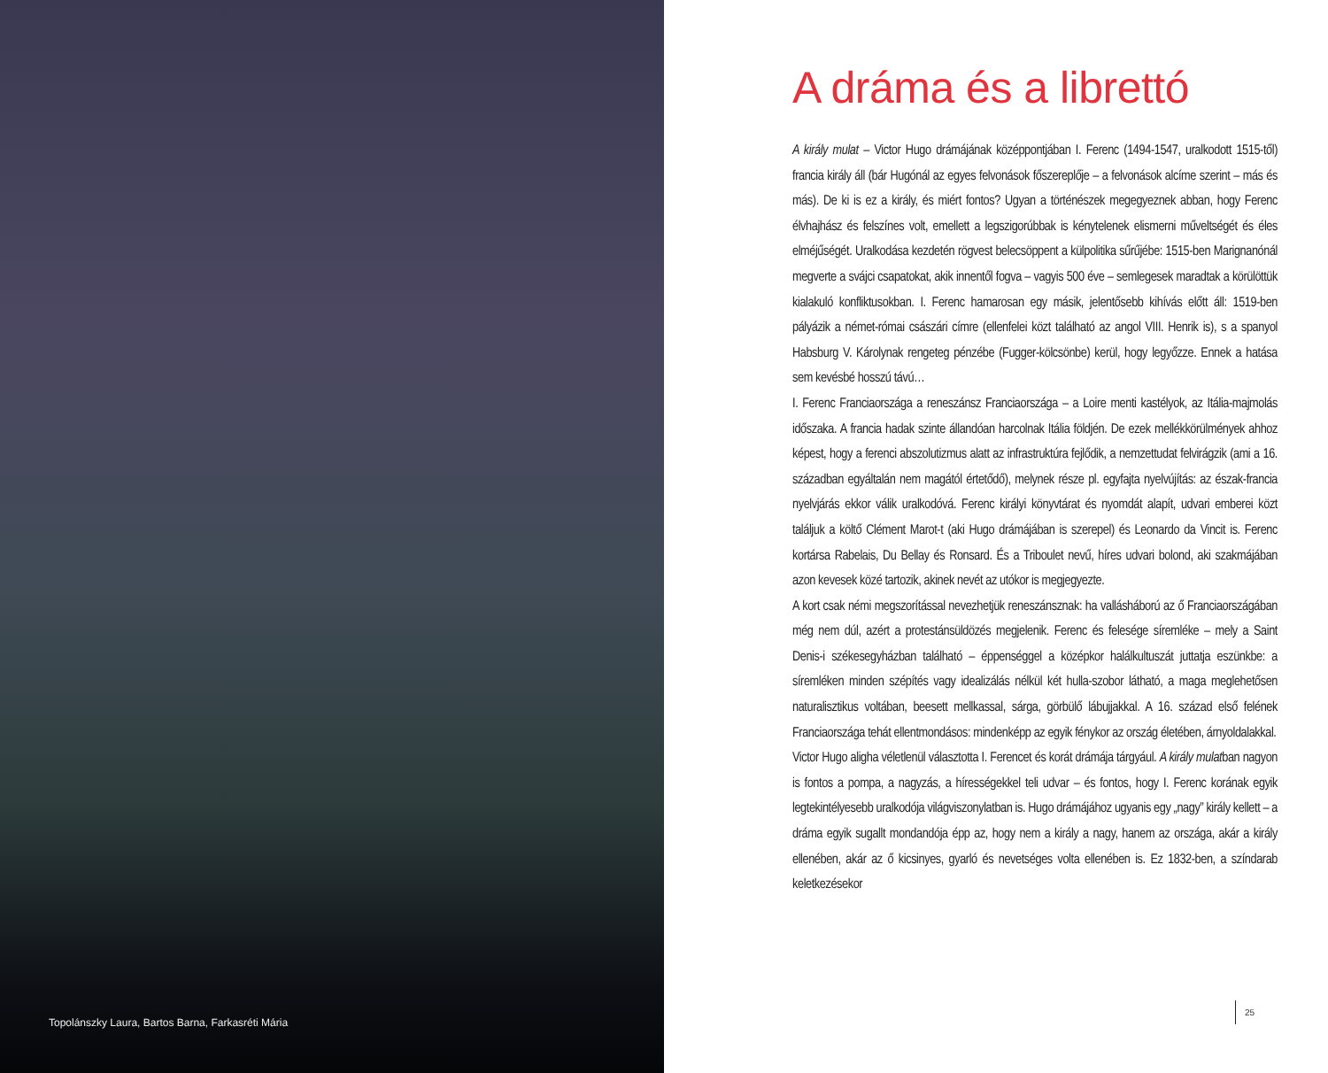Topolánszky Laura, Bartos Barna, Farkasréti Mária
A dráma és a librettó
A király mulat – Victor Hugo drámájának középpontjában I. Ferenc (1494-1547, uralkodott 1515-től) francia király áll (bár Hugónál az egyes felvonások főszereplője – a felvonások alcíme szerint – más és más). De ki is ez a király, és miért fontos? Ugyan a történészek megegyeznek abban, hogy Ferenc élvhajhász és felszínes volt, emellett a legszigorúbbak is kénytelenek elismerni műveltségét és éles elméjűségét. Uralkodása kezdetén rögvest belecsöppent a külpolitika sűrűjébe: 1515-ben Marignanónál megverte a svájci csapatokat, akik innentől fogva – vagyis 500 éve – semlegesek maradtak a körülöttük kialakuló konfliktusokban. I. Ferenc hamarosan egy másik, jelentősebb kihívás előtt áll: 1519-ben pályázik a német-római császári címre (ellenfelei közt található az angol VIII. Henrik is), s a spanyol Habsburg V. Károlynak rengeteg pénzébe (Fugger-kölcsönbe) kerül, hogy legyőzze. Ennek a hatása sem kevésbé hosszú távú…
I. Ferenc Franciaországa a reneszánsz Franciaországa – a Loire menti kastélyok, az Itália-majmolás időszaka. A francia hadak szinte állandóan harcolnak Itália földjén. De ezek mellékkörülmények ahhoz képest, hogy a ferenci abszolutizmus alatt az infrastruktúra fejlődik, a nemzettudat felvirágzik (ami a 16. században egyáltalán nem magától értetődő), melynek része pl. egyfajta nyelvújítás: az észak-francia nyelvjárás ekkor válik uralkodóvá. Ferenc királyi könyvtárat és nyomdát alapít, udvari emberei közt találjuk a költő Clément Marot-t (aki Hugo drámájában is szerepel) és Leonardo da Vincit is. Ferenc kortársa Rabelais, Du Bellay és Ronsard. És a Triboulet nevű, híres udvari bolond, aki szakmájában azon kevesek közé tartozik, akinek nevét az utókor is megjegyezte.
A kort csak némi megszorítással nevezhetjük reneszánsznak: ha vallásháború az ő Franciaországában még nem dúl, azért a protestánsüldözés megjelenik. Ferenc és felesége síremléke – mely a Saint Denis-i székesegyházban található – éppenséggel a középkor halálkultuszát juttatja eszünkbe: a síremléken minden szépítés vagy idealizálás nélkül két hulla-szobor látható, a maga meglehetősen naturalisztikus voltában, beesett mellkassal, sárga, görbülő lábujjakkal. A 16. század első felének Franciaországa tehát ellentmondásos: mindenképp az egyik fénykor az ország életében, árnyoldalakkal.
Victor Hugo aligha véletlenül választotta I. Ferencet és korát drámája tárgyául. A király mulatban nagyon is fontos a pompa, a nagyzás, a hírességekkel teli udvar – és fontos, hogy I. Ferenc korának egyik legtekintélyesebb uralkodója világviszonylatban is. Hugo drámájához ugyanis egy „nagy” király kellett – a dráma egyik sugallt mondandója épp az, hogy nem a király a nagy, hanem az országa, akár a király ellenében, akár az ő kicsinyes, gyarló és nevetséges volta ellenében is. Ez 1832-ben, a színdarab keletkezésekor
25